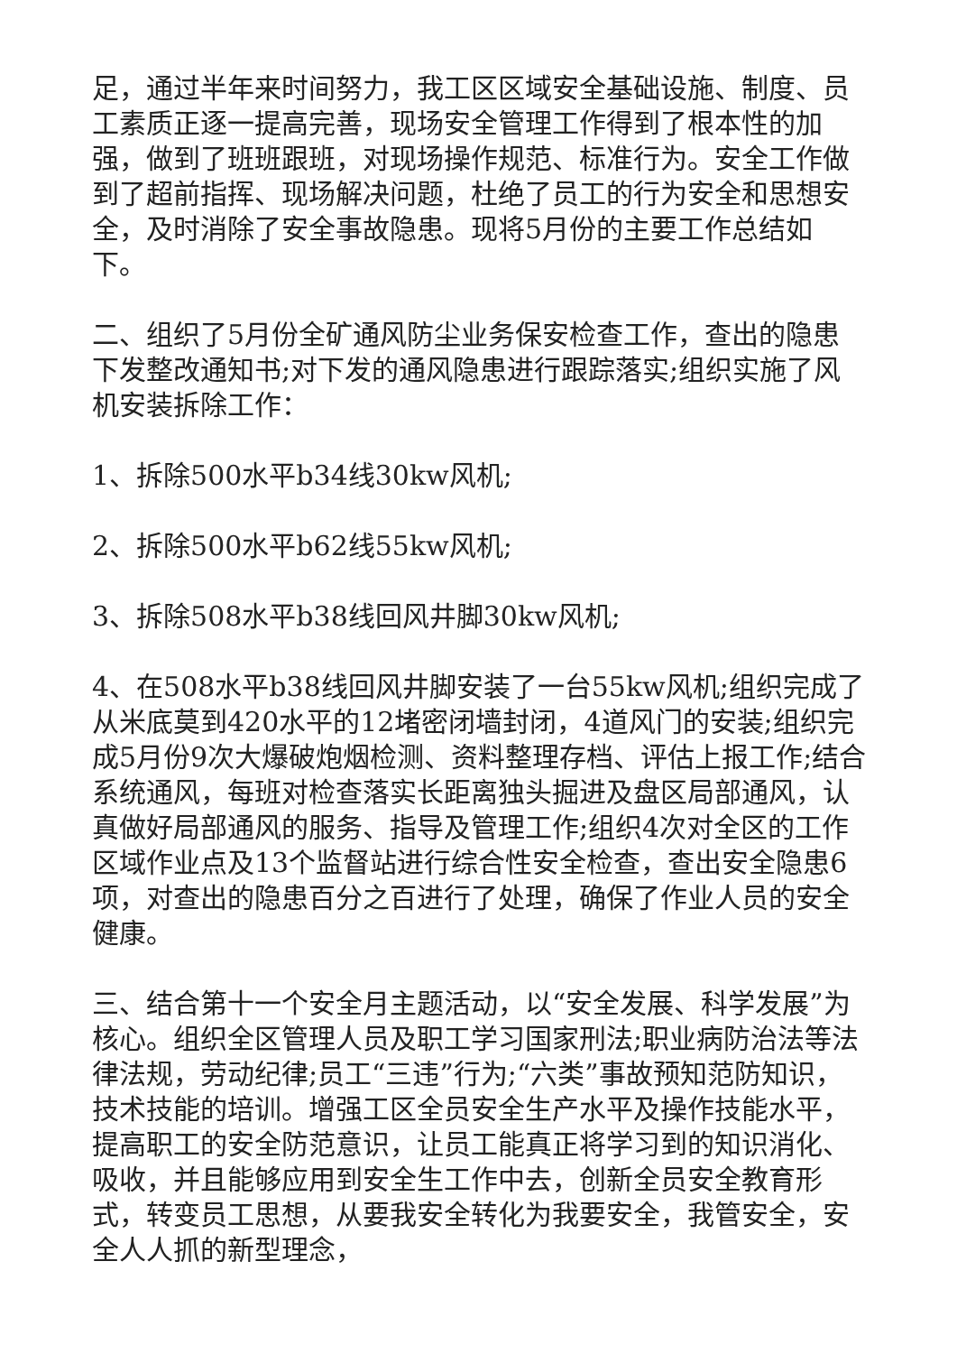足，通过半年来时间努力，我工区区域安全基础设施、制度、员工素质正逐一提高完善，现场安全管理工作得到了根本性的加强，做到了班班跟班，对现场操作规范、标准行为。安全工作做到了超前指挥、现场解决问题，杜绝了员工的行为安全和思想安全，及时消除了安全事故隐患。现将5月份的主要工作总结如下。
二、组织了5月份全矿通风防尘业务保安检查工作，查出的隐患下发整改通知书;对下发的通风隐患进行跟踪落实;组织实施了风机安装拆除工作：
1、拆除500水平b34线30kw风机;
2、拆除500水平b62线55kw风机;
3、拆除508水平b38线回风井脚30kw风机;
4、在508水平b38线回风井脚安装了一台55kw风机;组织完成了从米底莫到420水平的12堵密闭墙封闭，4道风门的安装;组织完成5月份9次大爆破炮烟检测、资料整理存档、评估上报工作;结合系统通风，每班对检查落实长距离独头掘进及盘区局部通风，认真做好局部通风的服务、指导及管理工作;组织4次对全区的工作区域作业点及13个监督站进行综合性安全检查，查出安全隐患6项，对查出的隐患百分之百进行了处理，确保了作业人员的安全健康。
三、结合第十一个安全月主题活动，以“安全发展、科学发展”为核心。组织全区管理人员及职工学习国家刑法;职业病防治法等法律法规，劳动纪律;员工“三违”行为;“六类”事故预知范防知识，技术技能的培训。增强工区全员安全生产水平及操作技能水平，提高职工的安全防范意识，让员工能真正将学习到的知识消化、吸收，并且能够应用到安全生工作中去，创新全员安全教育形式，转变员工思想，从要我安全转化为我要安全，我管安全，安全人人抓的新型理念，